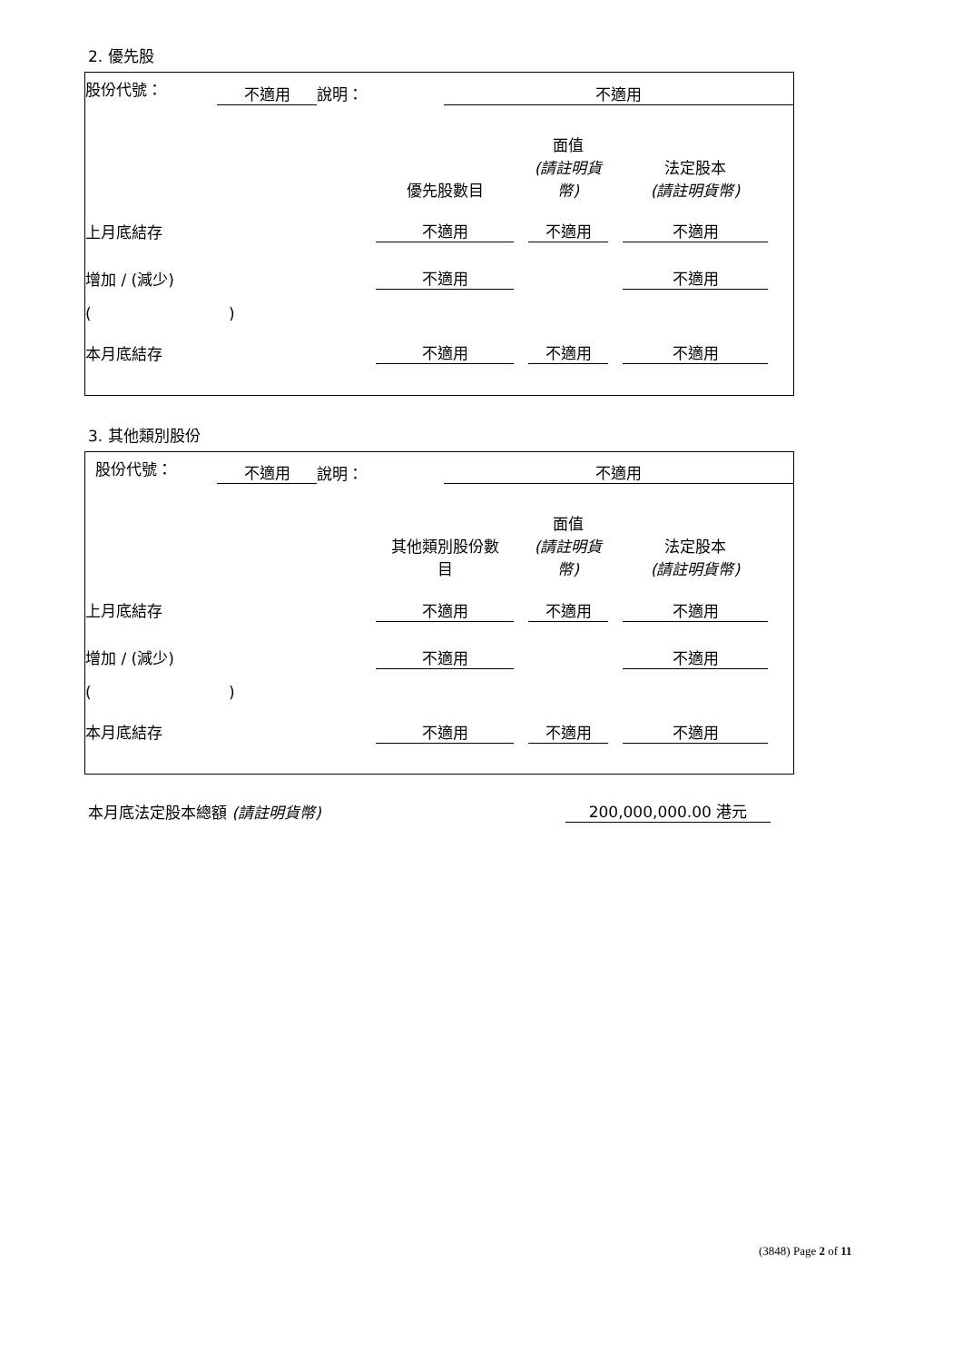2. 優先股
| 股份代號： | 不適用 | 說明： | 不適用 | |
| | 優先股數目 | | 面值 (請註明貨 幣) | | 法定股本 (請註明貨幣) | |
| 上月底結存 | 不適用 | | 不適用 | | 不適用 | |
| 增加 / (減少) | 不適用 | | | | 不適用 | |
| ( ) | | | | | | |
| 本月底結存 | 不適用 | | 不適用 | | 不適用 | |
3. 其他類別股份
| 股份代號： | 不適用 | 說明： | 不適用 | |
| | 其他類別股份數 目 | | 面值 (請註明貨 幣) | | 法定股本 (請註明貨幣) | |
| 上月底結存 | 不適用 | | 不適用 | | 不適用 | |
| 增加 / (減少) | 不適用 | | | | 不適用 | |
| ( ) | | | | | | |
| 本月底結存 | 不適用 | | 不適用 | | 不適用 | |
| 本月底法定股本總額 (請註明貨幣) | 200,000,000.00 港元 |
(3848) Page 2 of 11